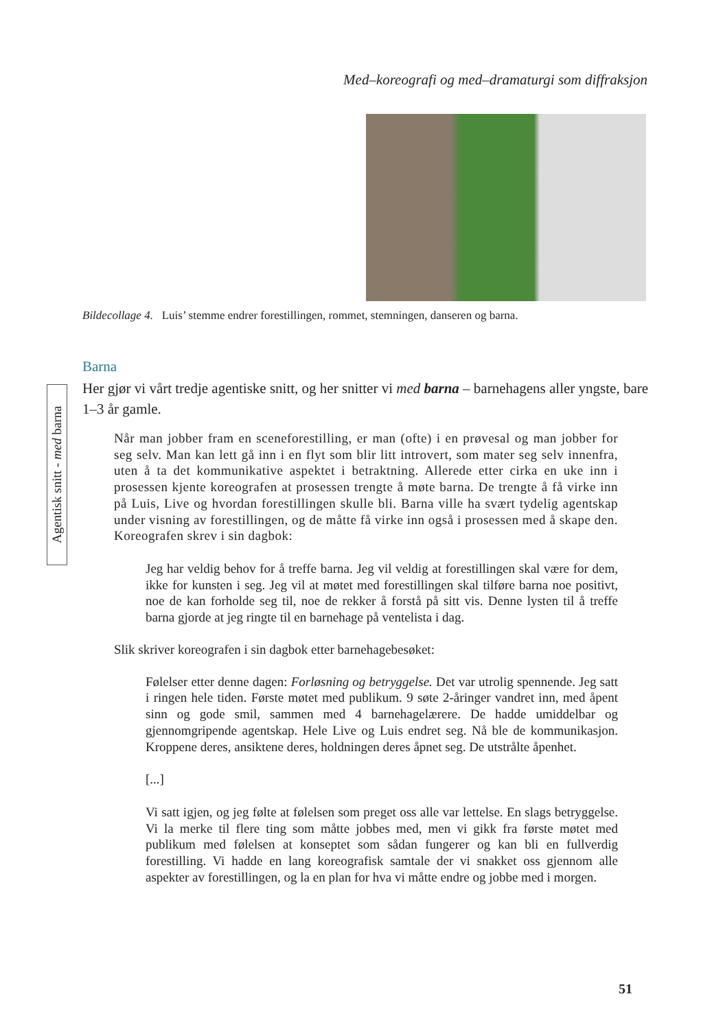Med–koreografi og med–dramaturgi som diffraksjon
Bildecollage 4. Luis’ stemme endrer forestillingen, rommet, stemningen, danseren og barna.
Agentisk snitt - med barna
Barna
Her gjør vi vårt tredje agentiske snitt, og her snitter vi med barna – barnehagens aller yngste, bare 1–3 år gamle.
Når man jobber fram en sceneforestilling, er man (ofte) i en prøvesal og man jobber for seg selv. Man kan lett gå inn i en flyt som blir litt introvert, som mater seg selv innenfra, uten å ta det kommunikative aspektet i betraktning. Allerede etter cirka en uke inn i prosessen kjente koreografen at prosessen trengte å møte barna. De trengte å få virke inn på Luis, Live og hvordan forestillingen skulle bli. Barna ville ha svært tydelig agentskap under visning av forestillingen, og de måtte få virke inn også i prosessen med å skape den. Koreografen skrev i sin dagbok:
Jeg har veldig behov for å treffe barna. Jeg vil veldig at forestillingen skal være for dem, ikke for kunsten i seg. Jeg vil at møtet med forestillingen skal tilføre barna noe positivt, noe de kan forholde seg til, noe de rekker å forstå på sitt vis. Denne lysten til å treffe barna gjorde at jeg ringte til en barnehage på ventelista i dag.
Slik skriver koreografen i sin dagbok etter barnehagebesøket:
Følelser etter denne dagen: Forløsning og betryggelse. Det var utrolig spennende. Jeg satt i ringen hele tiden. Første møtet med publikum. 9 søte 2-åringer vandret inn, med åpent sinn og gode smil, sammen med 4 barnehagelærere. De hadde umiddelbar og gjennomgripende agentskap. Hele Live og Luis endret seg. Nå ble de kommunikasjon. Kroppene deres, ansiktene deres, holdningen deres åpnet seg. De utstrålte åpenhet.
[...]
Vi satt igjen, og jeg følte at følelsen som preget oss alle var lettelse. En slags betryggelse. Vi la merke til flere ting som måtte jobbes med, men vi gikk fra første møtet med publikum med følelsen at konseptet som sådan fungerer og kan bli en fullverdig forestilling. Vi hadde en lang koreografisk samtale der vi snakket oss gjennom alle aspekter av forestillingen, og la en plan for hva vi måtte endre og jobbe med i morgen.
51